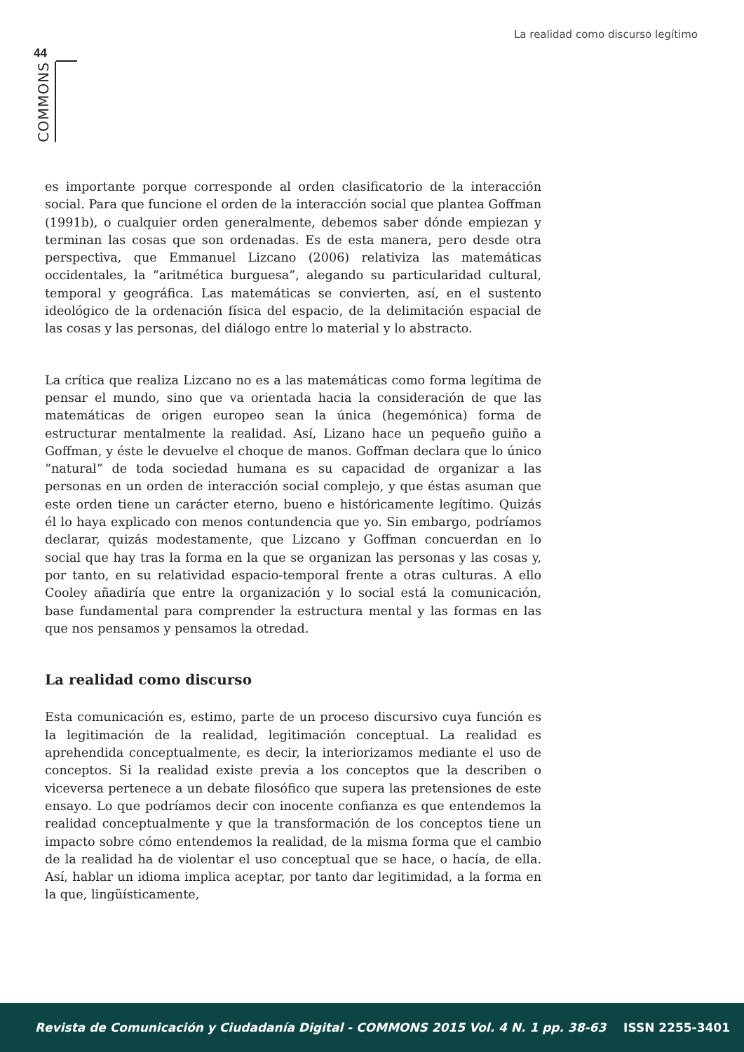La realidad como discurso legítimo
44
COMMONS
es importante porque corresponde al orden clasificatorio de la interacción social. Para que funcione el orden de la interacción social que plantea Goffman (1991b), o cualquier orden generalmente, debemos saber dónde empiezan y terminan las cosas que son ordenadas. Es de esta manera, pero desde otra perspectiva, que Emmanuel Lizcano (2006) relativiza las matemáticas occidentales, la “aritmética burguesa”, alegando su particularidad cultural, temporal y geográfica. Las matemáticas se convierten, así, en el sustento ideológico de la ordenación física del espacio, de la delimitación espacial de las cosas y las personas, del diálogo entre lo material y lo abstracto.
La crítica que realiza Lizcano no es a las matemáticas como forma legítima de pensar el mundo, sino que va orientada hacia la consideración de que las matemáticas de origen europeo sean la única (hegemónica) forma de estructurar mentalmente la realidad. Así, Lizano hace un pequeño guiño a Goffman, y éste le devuelve el choque de manos. Goffman declara que lo único “natural” de toda sociedad humana es su capacidad de organizar a las personas en un orden de interacción social complejo, y que éstas asuman que este orden tiene un carácter eterno, bueno e históricamente legítimo. Quizás él lo haya explicado con menos contundencia que yo. Sin embargo, podríamos declarar, quizás modestamente, que Lizcano y Goffman concuerdan en lo social que hay tras la forma en la que se organizan las personas y las cosas y, por tanto, en su relatividad espacio-temporal frente a otras culturas. A ello Cooley añadiría que entre la organización y lo social está la comunicación, base fundamental para comprender la estructura mental y las formas en las que nos pensamos y pensamos la otredad.
La realidad como discurso
Esta comunicación es, estimo, parte de un proceso discursivo cuya función es la legitimación de la realidad, legitimación conceptual. La realidad es aprehendida conceptualmente, es decir, la interiorizamos mediante el uso de conceptos. Si la realidad existe previa a los conceptos que la describen o viceversa pertenece a un debate filosófico que supera las pretensiones de este ensayo. Lo que podríamos decir con inocente confianza es que entendemos la realidad conceptualmente y que la transformación de los conceptos tiene un impacto sobre cómo entendemos la realidad, de la misma forma que el cambio de la realidad ha de violentar el uso conceptual que se hace, o hacía, de ella. Así, hablar un idioma implica aceptar, por tanto dar legitimidad, a la forma en la que, lingüísticamente,
Revista de Comunicación y Ciudadanía Digital - COMMONS 2015 Vol. 4 N. 1 pp. 38-63 ISSN 2255-3401